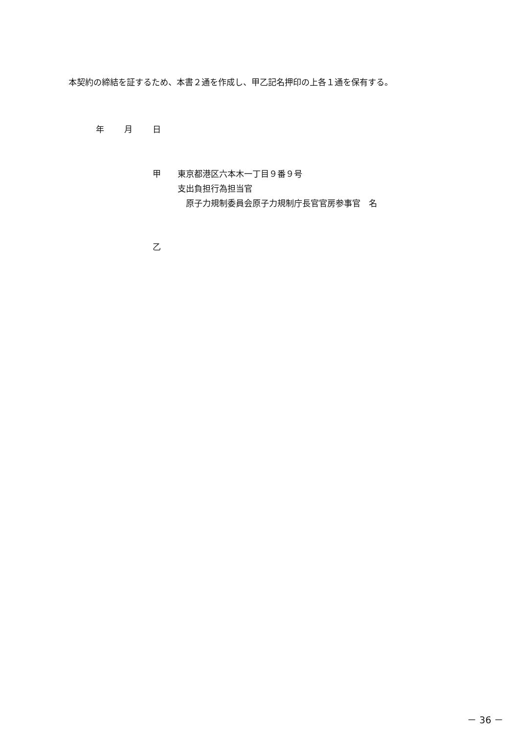本契約の締結を証するため、本書２通を作成し、甲乙記名押印の上各１通を保有する。
年 月 日
甲　　東京都港区六本木一丁目９番９号
　　　支出負担行為担当官
　　　　原子力規制委員会原子力規制庁長官官房参事官　名
乙
－ 36 －